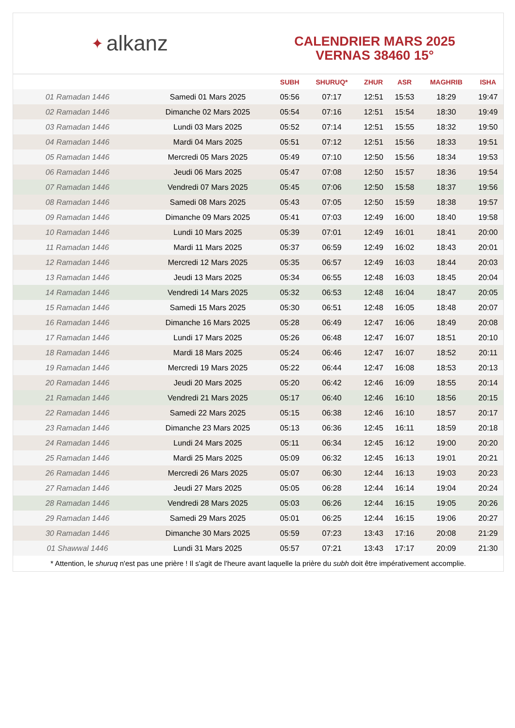✦ alkanz
CALENDRIER MARS 2025
VERNAS 38460 15°
| | | SUBH | SHURUQ* | ZHUR | ASR | MAGHRIB | ISHA |
| --- | --- | --- | --- | --- | --- | --- | --- |
| 01 Ramadan 1446 | Samedi 01 Mars 2025 | 05:56 | 07:17 | 12:51 | 15:53 | 18:29 | 19:47 |
| 02 Ramadan 1446 | Dimanche 02 Mars 2025 | 05:54 | 07:16 | 12:51 | 15:54 | 18:30 | 19:49 |
| 03 Ramadan 1446 | Lundi 03 Mars 2025 | 05:52 | 07:14 | 12:51 | 15:55 | 18:32 | 19:50 |
| 04 Ramadan 1446 | Mardi 04 Mars 2025 | 05:51 | 07:12 | 12:51 | 15:56 | 18:33 | 19:51 |
| 05 Ramadan 1446 | Mercredi 05 Mars 2025 | 05:49 | 07:10 | 12:50 | 15:56 | 18:34 | 19:53 |
| 06 Ramadan 1446 | Jeudi 06 Mars 2025 | 05:47 | 07:08 | 12:50 | 15:57 | 18:36 | 19:54 |
| 07 Ramadan 1446 | Vendredi 07 Mars 2025 | 05:45 | 07:06 | 12:50 | 15:58 | 18:37 | 19:56 |
| 08 Ramadan 1446 | Samedi 08 Mars 2025 | 05:43 | 07:05 | 12:50 | 15:59 | 18:38 | 19:57 |
| 09 Ramadan 1446 | Dimanche 09 Mars 2025 | 05:41 | 07:03 | 12:49 | 16:00 | 18:40 | 19:58 |
| 10 Ramadan 1446 | Lundi 10 Mars 2025 | 05:39 | 07:01 | 12:49 | 16:01 | 18:41 | 20:00 |
| 11 Ramadan 1446 | Mardi 11 Mars 2025 | 05:37 | 06:59 | 12:49 | 16:02 | 18:43 | 20:01 |
| 12 Ramadan 1446 | Mercredi 12 Mars 2025 | 05:35 | 06:57 | 12:49 | 16:03 | 18:44 | 20:03 |
| 13 Ramadan 1446 | Jeudi 13 Mars 2025 | 05:34 | 06:55 | 12:48 | 16:03 | 18:45 | 20:04 |
| 14 Ramadan 1446 | Vendredi 14 Mars 2025 | 05:32 | 06:53 | 12:48 | 16:04 | 18:47 | 20:05 |
| 15 Ramadan 1446 | Samedi 15 Mars 2025 | 05:30 | 06:51 | 12:48 | 16:05 | 18:48 | 20:07 |
| 16 Ramadan 1446 | Dimanche 16 Mars 2025 | 05:28 | 06:49 | 12:47 | 16:06 | 18:49 | 20:08 |
| 17 Ramadan 1446 | Lundi 17 Mars 2025 | 05:26 | 06:48 | 12:47 | 16:07 | 18:51 | 20:10 |
| 18 Ramadan 1446 | Mardi 18 Mars 2025 | 05:24 | 06:46 | 12:47 | 16:07 | 18:52 | 20:11 |
| 19 Ramadan 1446 | Mercredi 19 Mars 2025 | 05:22 | 06:44 | 12:47 | 16:08 | 18:53 | 20:13 |
| 20 Ramadan 1446 | Jeudi 20 Mars 2025 | 05:20 | 06:42 | 12:46 | 16:09 | 18:55 | 20:14 |
| 21 Ramadan 1446 | Vendredi 21 Mars 2025 | 05:17 | 06:40 | 12:46 | 16:10 | 18:56 | 20:15 |
| 22 Ramadan 1446 | Samedi 22 Mars 2025 | 05:15 | 06:38 | 12:46 | 16:10 | 18:57 | 20:17 |
| 23 Ramadan 1446 | Dimanche 23 Mars 2025 | 05:13 | 06:36 | 12:45 | 16:11 | 18:59 | 20:18 |
| 24 Ramadan 1446 | Lundi 24 Mars 2025 | 05:11 | 06:34 | 12:45 | 16:12 | 19:00 | 20:20 |
| 25 Ramadan 1446 | Mardi 25 Mars 2025 | 05:09 | 06:32 | 12:45 | 16:13 | 19:01 | 20:21 |
| 26 Ramadan 1446 | Mercredi 26 Mars 2025 | 05:07 | 06:30 | 12:44 | 16:13 | 19:03 | 20:23 |
| 27 Ramadan 1446 | Jeudi 27 Mars 2025 | 05:05 | 06:28 | 12:44 | 16:14 | 19:04 | 20:24 |
| 28 Ramadan 1446 | Vendredi 28 Mars 2025 | 05:03 | 06:26 | 12:44 | 16:15 | 19:05 | 20:26 |
| 29 Ramadan 1446 | Samedi 29 Mars 2025 | 05:01 | 06:25 | 12:44 | 16:15 | 19:06 | 20:27 |
| 30 Ramadan 1446 | Dimanche 30 Mars 2025 | 05:59 | 07:23 | 13:43 | 17:16 | 20:08 | 21:29 |
| 01 Shawwal 1446 | Lundi 31 Mars 2025 | 05:57 | 07:21 | 13:43 | 17:17 | 20:09 | 21:30 |
* Attention, le shuruq n'est pas une prière ! Il s'agit de l'heure avant laquelle la prière du subh doit être impérativement accomplie.